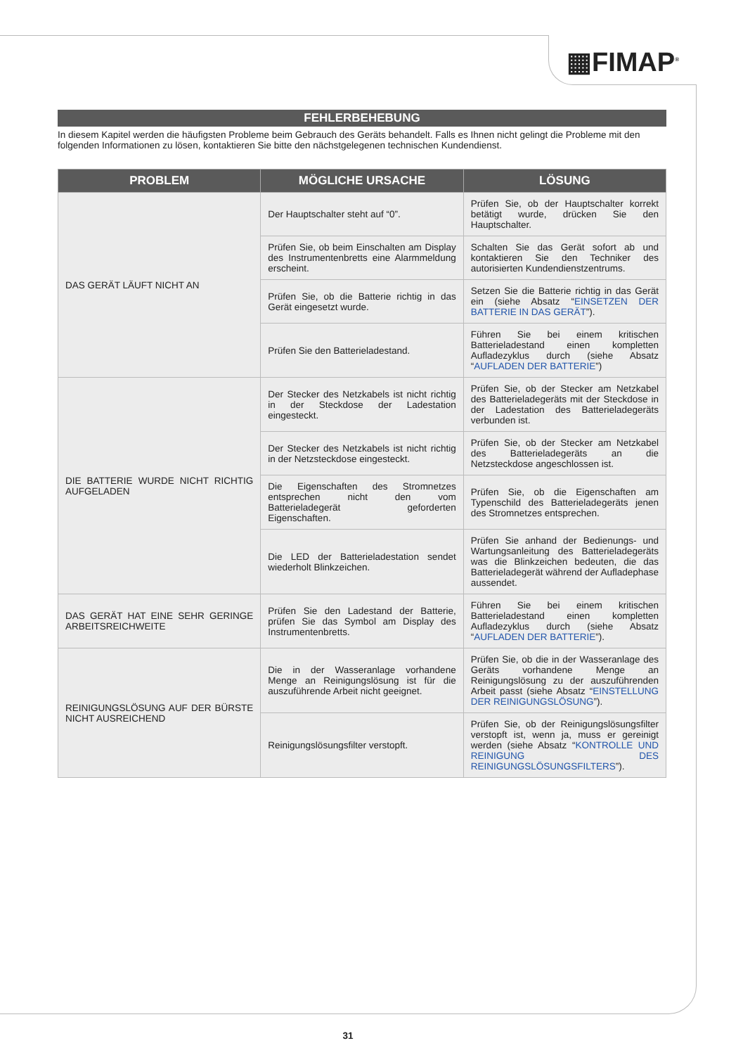▦FIMAP<sup>®</sup>
FEHLERBEHEBUNG
In diesem Kapitel werden die häufigsten Probleme beim Gebrauch des Geräts behandelt. Falls es Ihnen nicht gelingt die Probleme mit den folgenden Informationen zu lösen, kontaktieren Sie bitte den nächstgelegenen technischen Kundendienst.
| PROBLEM | MÖGLICHE URSACHE | LÖSUNG |
| --- | --- | --- |
| DAS GERÄT LÄUFT NICHT AN | Der Hauptschalter steht auf “0”. | Prüfen Sie, ob der Hauptschalter korrekt betätigt wurde, drücken Sie den Hauptschalter. |
| | Prüfen Sie, ob beim Einschalten am Display des Instrumentenbretts eine Alarmmeldung erscheint. | Schalten Sie das Gerät sofort ab und kontaktieren Sie den Techniker des autorisierten Kundendienstzentrums. |
| | Prüfen Sie, ob die Batterie richtig in das Gerät eingesetzt wurde. | Setzen Sie die Batterie richtig in das Gerät ein (siehe Absatz “ EINSETZEN DER BATTERIE IN DAS GERÄT ”). |
| | Prüfen Sie den Batterieladestand. | Führen Sie bei einem kritischen Batterieladestand einen kompletten Aufladezyklus durch (siehe Absatz “ AUFLADEN DER BATTERIE ”) |
| DIE BATTERIE WURDE NICHT RICHTIG AUFGELADEN | Der Stecker des Netzkabels ist nicht richtig in der Steckdose der Ladestation eingesteckt. | Prüfen Sie, ob der Stecker am Netzkabel des Batterieladegeräts mit der Steckdose in der Ladestation des Batterieladegeräts verbunden ist. |
| | Der Stecker des Netzkabels ist nicht richtig in der Netzsteckdose eingesteckt. | Prüfen Sie, ob der Stecker am Netzkabel des Batterieladegeräts an die Netzsteckdose angeschlossen ist. |
| | Die Eigenschaften des Stromnetzes entsprechen nicht den vom Batterieladegerät geforderten Eigenschaften. | Prüfen Sie, ob die Eigenschaften am Typenschild des Batterieladegeräts jenen des Stromnetzes entsprechen. |
| | Die LED der Batterieladestation sendet wiederholt Blinkzeichen. | Prüfen Sie anhand der Bedienungs- und Wartungsanleitung des Batterieladegeräts was die Blinkzeichen bedeuten, die das Batterieladegerät während der Aufladephase aussendet. |
| DAS GERÄT HAT EINE SEHR GERINGE ARBEITSREICHWEITE | Prüfen Sie den Ladestand der Batterie, prüfen Sie das Symbol am Display des Instrumentenbretts. | Führen Sie bei einem kritischen Batterieladestand einen kompletten Aufladezyklus durch (siehe Absatz “ AUFLADEN DER BATTERIE ”). |
| REINIGUNGSLÖSUNG AUF DER BÜRSTE NICHT AUSREICHEND | Die in der Wasseranlage vorhandene Menge an Reinigungslösung ist für die auszuführende Arbeit nicht geeignet. | Prüfen Sie, ob die in der Wasseranlage des Geräts vorhandene Menge an Reinigungslösung zu der auszuführenden Arbeit passt (siehe Absatz “ EINSTELLUNG DER REINIGUNGSLÖSUNG ”). |
| | Reinigungslösungsfilter verstopft. | Prüfen Sie, ob der Reinigungslösungsfilter verstopft ist, wenn ja, muss er gereinigt werden (siehe Absatz “ KONTROLLE UND REINIGUNG DES REINIGUNGSLÖSUNGSFILTERS ”). |
31